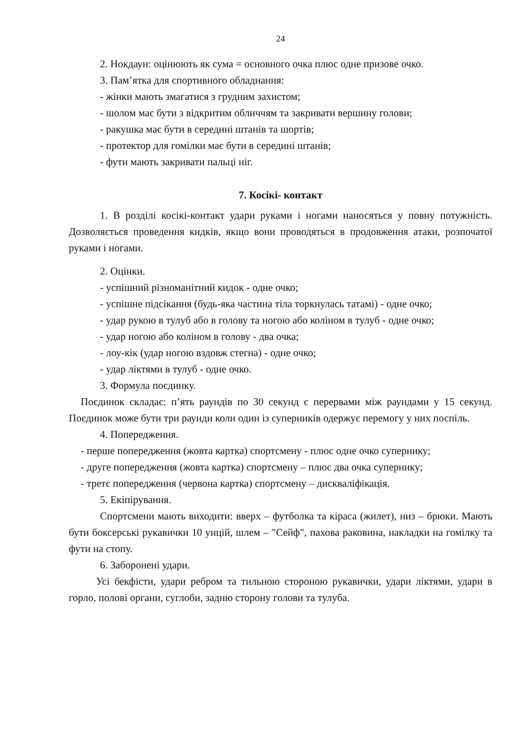24
2. Нокдаун: оцінюють як сума = основного очка плюс одне призове очко.
3. Пам’ятка для спортивного обладнання:
- жінки мають змагатися з грудним захистом;
- шолом має бути з відкритим обличчям та закривати вершину голови;
- ракушка має бути в середині штанів та шортів;
- протектор для гомілки має бути в середині штанів;
- фути мають закривати пальці ніг.
7. Косікі- контакт
1. В розділі косікі-контакт удари руками і ногами наносяться у повну потужність. Дозволяється проведення кидків, якщо вони проводяться в продовження атаки, розпочатої руками і ногами.
2. Оцінки.
- успішний різноманітний кидок - одне очко;
- успішне підсікання (будь-яка частина тіла торкнулась татамі) - одне очко;
- удар рукою в тулуб або в голову та ногою або коліном в тулуб - одне очко;
- удар ногою або коліном в голову - два очка;
- лоу-кік (удар ногою вздовж стегна) - одне очко;
- удар ліктями в тулуб - одне очко.
3. Формула поєдинку.
Поєдинок складає: п’ять раундів по 30 секунд с перервами між раундами у 15 секунд. Поєдинок може бути три раунди коли один із суперників одержує перемогу у них поспіль.
4. Попередження.
- перше попередження (жовта картка) спортсмену - плюс одне очко супернику;
- друге попередження (жовта картка) спортсмену – плюс два очка супернику;
- третє попередження (червона картка) спортсмену – дискваліфікація.
5. Екіпірування.
Спортсмени мають виходити: вверх – футболка та кіраса (жилет), низ – брюки. Мають бути боксерські рукавички 10 унцій, шлем – "Сейф", пахова раковина, накладки на гомілку та фути на стопу.
6. Заборонені удари.
Усі бекфісти, удари ребром та тильною стороною рукавички, удари ліктями, удари в горло, полові органи, суглоби, задню сторону голови та тулуба.